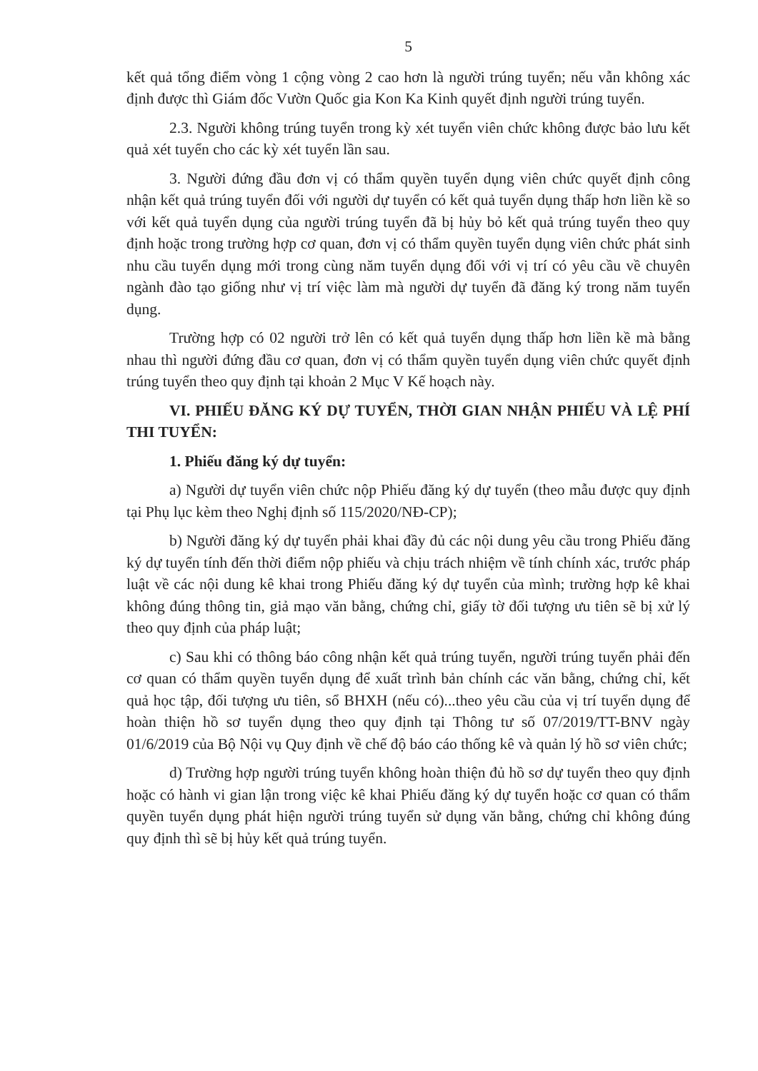5
kết quả tổng điểm vòng 1 cộng vòng 2 cao hơn là người trúng tuyển; nếu vẫn không xác định được thì Giám đốc Vườn Quốc gia Kon Ka Kinh quyết định người trúng tuyển.
2.3. Người không trúng tuyển trong kỳ xét tuyển viên chức không được bảo lưu kết quả xét tuyển cho các kỳ xét tuyển lần sau.
3. Người đứng đầu đơn vị có thẩm quyền tuyển dụng viên chức quyết định công nhận kết quả trúng tuyển đối với người dự tuyển có kết quả tuyển dụng thấp hơn liền kề so với kết quả tuyển dụng của người trúng tuyển đã bị hủy bỏ kết quả trúng tuyển theo quy định hoặc trong trường hợp cơ quan, đơn vị có thẩm quyền tuyển dụng viên chức phát sinh nhu cầu tuyển dụng mới trong cùng năm tuyển dụng đối với vị trí có yêu cầu về chuyên ngành đào tạo giống như vị trí việc làm mà người dự tuyển đã đăng ký trong năm tuyển dụng.
Trường hợp có 02 người trở lên có kết quả tuyển dụng thấp hơn liền kề mà bằng nhau thì người đứng đầu cơ quan, đơn vị có thẩm quyền tuyển dụng viên chức quyết định trúng tuyển theo quy định tại khoản 2 Mục V Kế hoạch này.
VI. PHIẾU ĐĂNG KÝ DỰ TUYỂN, THỜI GIAN NHẬN PHIẾU VÀ LỆ PHÍ THI TUYỂN:
1. Phiếu đăng ký dự tuyển:
a) Người dự tuyển viên chức nộp Phiếu đăng ký dự tuyển (theo mẫu được quy định tại Phụ lục kèm theo Nghị định số 115/2020/NĐ-CP);
b) Người đăng ký dự tuyển phải khai đầy đủ các nội dung yêu cầu trong Phiếu đăng ký dự tuyển tính đến thời điểm nộp phiếu và chịu trách nhiệm về tính chính xác, trước pháp luật về các nội dung kê khai trong Phiếu đăng ký dự tuyển của mình; trường hợp kê khai không đúng thông tin, giả mạo văn bằng, chứng chỉ, giấy tờ đối tượng ưu tiên sẽ bị xử lý theo quy định của pháp luật;
c) Sau khi có thông báo công nhận kết quả trúng tuyển, người trúng tuyển phải đến cơ quan có thẩm quyền tuyển dụng để xuất trình bản chính các văn bằng, chứng chỉ, kết quả học tập, đối tượng ưu tiên, sổ BHXH (nếu có)...theo yêu cầu của vị trí tuyển dụng để hoàn thiện hồ sơ tuyển dụng theo quy định tại Thông tư số 07/2019/TT-BNV ngày 01/6/2019 của Bộ Nội vụ Quy định về chế độ báo cáo thống kê và quản lý hồ sơ viên chức;
d) Trường hợp người trúng tuyển không hoàn thiện đủ hồ sơ dự tuyển theo quy định hoặc có hành vi gian lận trong việc kê khai Phiếu đăng ký dự tuyển hoặc cơ quan có thẩm quyền tuyển dụng phát hiện người trúng tuyển sử dụng văn bằng, chứng chỉ không đúng quy định thì sẽ bị hủy kết quả trúng tuyển.